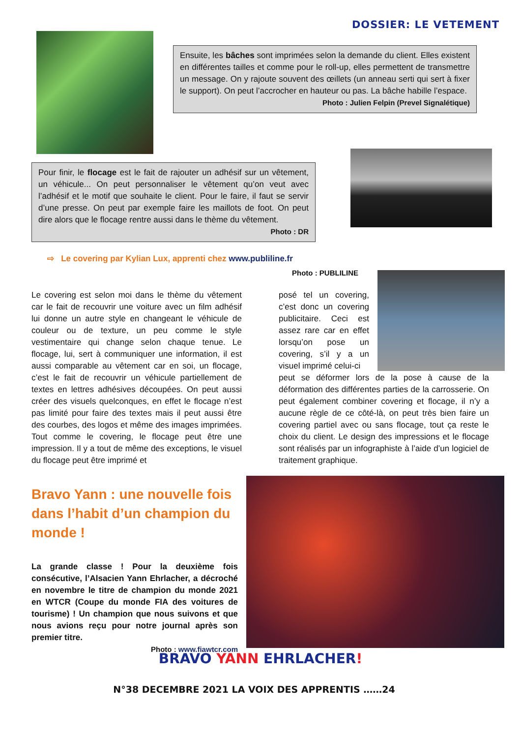DOSSIER: LE VETEMENT
Ensuite, les bâches sont imprimées selon la demande du client. Elles existent en différentes tailles et comme pour le roll-up, elles permettent de transmettre un message. On y rajoute souvent des œillets (un anneau serti qui sert à fixer le support). On peut l’accrocher en hauteur ou pas. La bâche habille l’espace.
Photo : Julien Felpin (Prevel Signalétique)
Pour finir, le flocage est le fait de rajouter un adhésif sur un vêtement, un véhicule... On peut personnaliser le vêtement qu’on veut avec l’adhésif et le motif que souhaite le client. Pour le faire, il faut se servir d’une presse. On peut par exemple faire les maillots de foot. On peut dire alors que le flocage rentre aussi dans le thème du vêtement.
Photo : DR
⇨ Le covering par Kylian Lux, apprenti chez www.publiline.fr
Photo : PUBLILINE
Le covering est selon moi dans le thème du vêtement car le fait de recouvrir une voiture avec un film adhésif lui donne un autre style en changeant le véhicule de couleur ou de texture, un peu comme le style vestimentaire qui change selon chaque tenue. Le flocage, lui, sert à communiquer une information, il est aussi comparable au vêtement car en soi, un flocage, c’est le fait de recouvrir un véhicule partiellement de textes en lettres adhésives découpées. On peut aussi créer des visuels quelconques, en effet le flocage n’est pas limité pour faire des textes mais il peut aussi être des courbes, des logos et même des images imprimées. Tout comme le covering, le flocage peut être une impression. Il y a tout de même des exceptions, le visuel du flocage peut être imprimé et
posé tel un covering, c’est donc un covering publicitaire. Ceci est assez rare car en effet lorsqu’on pose un covering, s’il y a un visuel imprimé celui-ci
peut se déformer lors de la pose à cause de la déformation des différentes parties de la carrosserie. On peut également combiner covering et flocage, il n’y a aucune règle de ce côté-là, on peut très bien faire un covering partiel avec ou sans flocage, tout ça reste le choix du client. Le design des impressions et le flocage sont réalisés par un infographiste à l’aide d’un logiciel de traitement graphique.
Bravo Yann : une nouvelle fois dans l’habit d’un champion du monde !
La grande classe ! Pour la deuxième fois consécutive, l’Alsacien Yann Ehrlacher, a décroché en novembre le titre de champion du monde 2021 en WTCR (Coupe du monde FIA des voitures de tourisme) ! Un champion que nous suivons et que nous avions reçu pour notre journal après son premier titre.
Photo : www.fiawtcr.com
BRAVO YANN EHRLACHER!
N°38 DECEMBRE 2021 LA VOIX DES APPRENTIS ……24